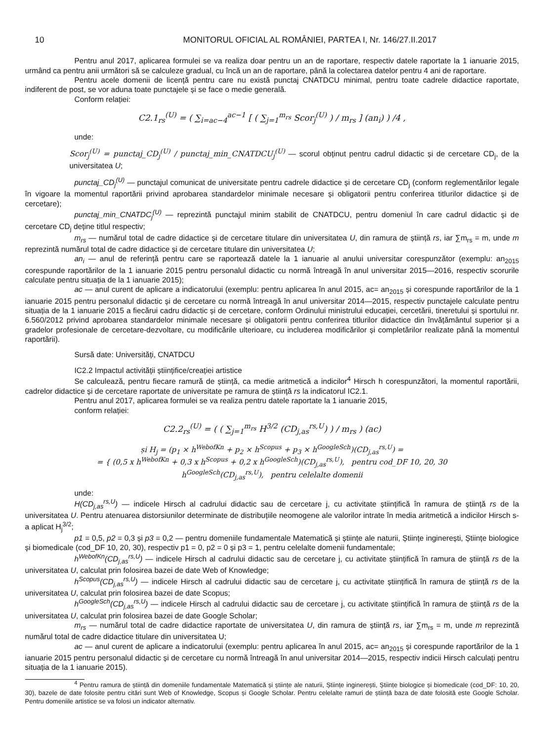10 MONITORUL OFICIAL AL ROMÂNIEI, PARTEA I, Nr. 146/27.II.2017
Pentru anul 2017, aplicarea formulei se va realiza doar pentru un an de raportare, respectiv datele raportate la 1 ianuarie 2015, urmând ca pentru anii următori să se calculeze gradual, cu încă un an de raportare, până la colectarea datelor pentru 4 ani de raportare.
Pentru acele domenii de licență pentru care nu există punctaj CNATDCU minimal, pentru toate cadrele didactice raportate, indiferent de post, se vor aduna toate punctajele și se face o medie generală.
Conform relației:
C2.1<sub>rs</sub><sup>(U)</sup> = ( ∑<sub>i=ac−4</sub><sup>ac−1</sup> [ ( ∑<sub>j=1</sub><sup>m<sub>rs</sub></sup> Scor<sub>j</sub><sup>(U)</sup> ) / m<sub>rs</sub> ] (an<sub>i</sub>) ) /4 ,
unde:
Scor<sub>j</sub><sup>(U)</sup> = punctaj_CD<sub>j</sub><sup>(U)</sup> / punctaj_min_CNATDCU<sub>j</sub><sup>(U)</sup> — scorul obținut pentru cadrul didactic și de cercetare CD<sub>j</sub>, de la universitatea U;
punctaj_CD<sub>j</sub><sup>(U)</sup> — punctajul comunicat de universitate pentru cadrele didactice și de cercetare CD<sub>j</sub> (conform reglementărilor legale în vigoare la momentul raportării privind aprobarea standardelor minimale necesare și obligatorii pentru conferirea titlurilor didactice și de cercetare);
punctaj_min_CNATDC<sub>j</sub><sup>(U)</sup> — reprezintă punctajul minim stabilit de CNATDCU, pentru domeniul în care cadrul didactic și de cercetare CD<sub>j</sub> deține titlul respectiv;
m<sub>rs</sub> — numărul total de cadre didactice și de cercetare titulare din universitatea U, din ramura de știință rs, iar ∑m<sub>rs</sub> = m, unde m reprezintă numărul total de cadre didactice și de cercetare titulare din universitatea U;
an<sub>i</sub> — anul de referință pentru care se raportează datele la 1 ianuarie al anului universitar corespunzător (exemplu: an<sub>2015</sub> corespunde raportărilor de la 1 ianuarie 2015 pentru personalul didactic cu normă întreagă în anul universitar 2015—2016, respectiv scorurile calculate pentru situația de la 1 ianuarie 2015);
ac — anul curent de aplicare a indicatorului (exemplu: pentru aplicarea în anul 2015, ac= an<sub>2015</sub> și corespunde raportărilor de la 1 ianuarie 2015 pentru personalul didactic și de cercetare cu normă întreagă în anul universitar 2014—2015, respectiv punctajele calculate pentru situația de la 1 ianuarie 2015 a fiecărui cadru didactic și de cercetare, conform Ordinului ministrului educației, cercetării, tineretului și sportului nr. 6.560/2012 privind aprobarea standardelor minimale necesare și obligatorii pentru conferirea titlurilor didactice din învățământul superior și a gradelor profesionale de cercetare-dezvoltare, cu modificările ulterioare, cu includerea modificărilor și completărilor realizate până la momentul raportării).
Sursă date: Universități, CNATDCU
IC2.2 Impactul activității științifice/creației artistice
Se calculează, pentru fiecare ramură de știință, ca medie aritmetică a indicilor<sup>4</sup> Hirsch h corespunzători, la momentul raportării, cadrelor didactice și de cercetare raportate de universitate pe ramura de știință rs la indicatorul IC2.1.
Pentru anul 2017, aplicarea formulei se va realiza pentru datele raportate la 1 ianuarie 2015,
conform relației:
C2.2<sub>rs</sub><sup>(U)</sup> = ( ( ∑<sub>j=1</sub><sup>m<sub>rs</sub></sup> H<sup>3/2</sup> (CD<sub>j,as</sub><sup>rs,U</sup>) ) / m<sub>rs</sub> ) (ac)
și H<sub>j</sub> = (p<sub>1</sub> × h<sup>WebofKn</sup> + p<sub>2</sub> × h<sup>Scopus</sup> + p<sub>3</sub> × h<sup>GoogleSch</sup>)(CD<sub>j,as</sub><sup>rs,U</sup>) =
= { (0,5 x h<sup>WebofKn</sup> + 0,3 x h<sup>Scopus</sup> + 0,2 x h<sup>GoogleSch</sup>)(CD<sub>j,as</sub><sup>rs,U</sup>), pentru cod_DF 10, 20, 30
h<sup>GoogleSch</sup>(CD<sub>j,as</sub><sup>rs,U</sup>), pentru celelalte domenii
unde:
H(CD<sub>j,as</sub><sup>rs,U</sup>) — indicele Hirsch al cadrului didactic sau de cercetare j, cu activitate științifică în ramura de știință rs de la universitatea U. Pentru atenuarea distorsiunilor determinate de distribuțiile neomogene ale valorilor intrate în media aritmetică a indicilor Hirsch s-a aplicat H<sub>j</sub><sup>3/2</sup>;
p1 = 0,5, p2 = 0,3 și p3 = 0,2 — pentru domeniile fundamentale Matematică și științe ale naturii, Științe inginerești, Științe biologice și biomedicale (cod_DF 10, 20, 30), respectiv p1 = 0, p2 = 0 și p3 = 1, pentru celelalte domenii fundamentale;
h<sup>WebofKn</sup>(CD<sub>j,as</sub><sup>rs,U</sup>) — indicele Hirsch al cadrului didactic sau de cercetare j, cu activitate științifică în ramura de știință rs de la universitatea U, calculat prin folosirea bazei de date Web of Knowledge;
h<sup>Scopus</sup>(CD<sub>j,as</sub><sup>rs,U</sup>) — indicele Hirsch al cadrului didactic sau de cercetare j, cu activitate științifică în ramura de știință rs de la universitatea U, calculat prin folosirea bazei de date Scopus;
h<sup>GoogleSch</sup>(CD<sub>j,as</sub><sup>rs,U</sup>) — indicele Hirsch al cadrului didactic sau de cercetare j, cu activitate științifică în ramura de știință rs de la universitatea U, calculat prin folosirea bazei de date Google Scholar;
m<sub>rs</sub> — numărul total de cadre didactice raportate de universitatea U, din ramura de știință rs, iar ∑m<sub>rs</sub> = m, unde m reprezintă numărul total de cadre didactice titulare din universitatea U;
ac — anul curent de aplicare a indicatorului (exemplu: pentru aplicarea în anul 2015, ac= an<sub>2015</sub> și corespunde raportărilor de la 1 ianuarie 2015 pentru personalul didactic și de cercetare cu normă întreagă în anul universitar 2014—2015, respectiv indicii Hirsch calculați pentru situația de la 1 ianuarie 2015).
<sup>4</sup> Pentru ramura de știință din domeniile fundamentale Matematică și științe ale naturii, Științe inginerești, Științe biologice și biomedicale (cod_DF: 10, 20, 30), bazele de date folosite pentru citări sunt Web of Knowledge, Scopus și Google Scholar. Pentru celelalte ramuri de știință baza de date folosită este Google Scholar. Pentru domeniile artistice se va folosi un indicator alternativ.